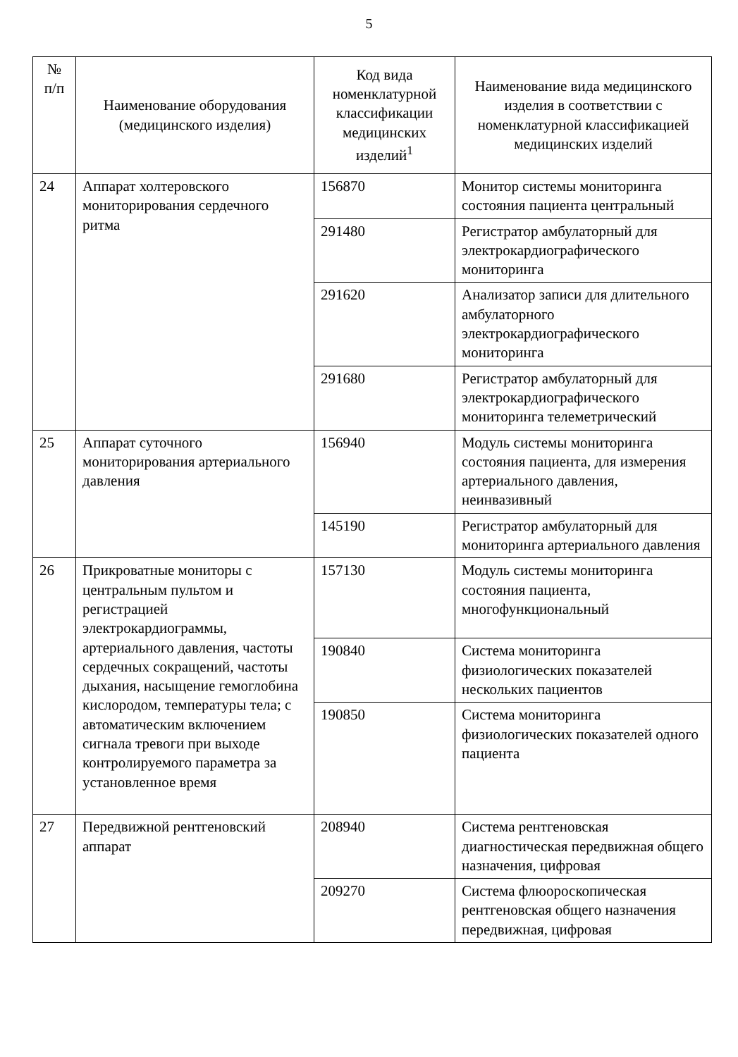5
| № п/п | Наименование оборудования (медицинского изделия) | Код вида номенклатурной классификации медицинских изделий<sup>1</sup> | Наименование вида медицинского изделия в соответствии с номенклатурной классификацией медицинских изделий |
| --- | --- | --- | --- |
| 24 | Аппарат холтеровского мониторирования сердечного ритма | 156870 | Монитор системы мониторинга состояния пациента центральный |
| | | 291480 | Регистратор амбулаторный для электрокардиографического мониторинга |
| | | 291620 | Анализатор записи для длительного амбулаторного электрокардиографического мониторинга |
| | | 291680 | Регистратор амбулаторный для электрокардиографического мониторинга телеметрический |
| 25 | Аппарат суточного мониторирования артериального давления | 156940 | Модуль системы мониторинга состояния пациента, для измерения артериального давления, неинвазивный |
| | | 145190 | Регистратор амбулаторный для мониторинга артериального давления |
| 26 | Прикроватные мониторы с центральным пультом и регистрацией электрокардиограммы, артериального давления, частоты сердечных сокращений, частоты дыхания, насыщение гемоглобина кислородом, температуры тела; с автоматическим включением сигнала тревоги при выходе контролируемого параметра за установленное время | 157130 | Модуль системы мониторинга состояния пациента, многофункциональный |
| | | 190840 | Система мониторинга физиологических показателей нескольких пациентов |
| | | 190850 | Система мониторинга физиологических показателей одного пациента |
| 27 | Передвижной рентгеновский аппарат | 208940 | Система рентгеновская диагностическая передвижная общего назначения, цифровая |
| | | 209270 | Система флюороскопическая рентгеновская общего назначения передвижная, цифровая |